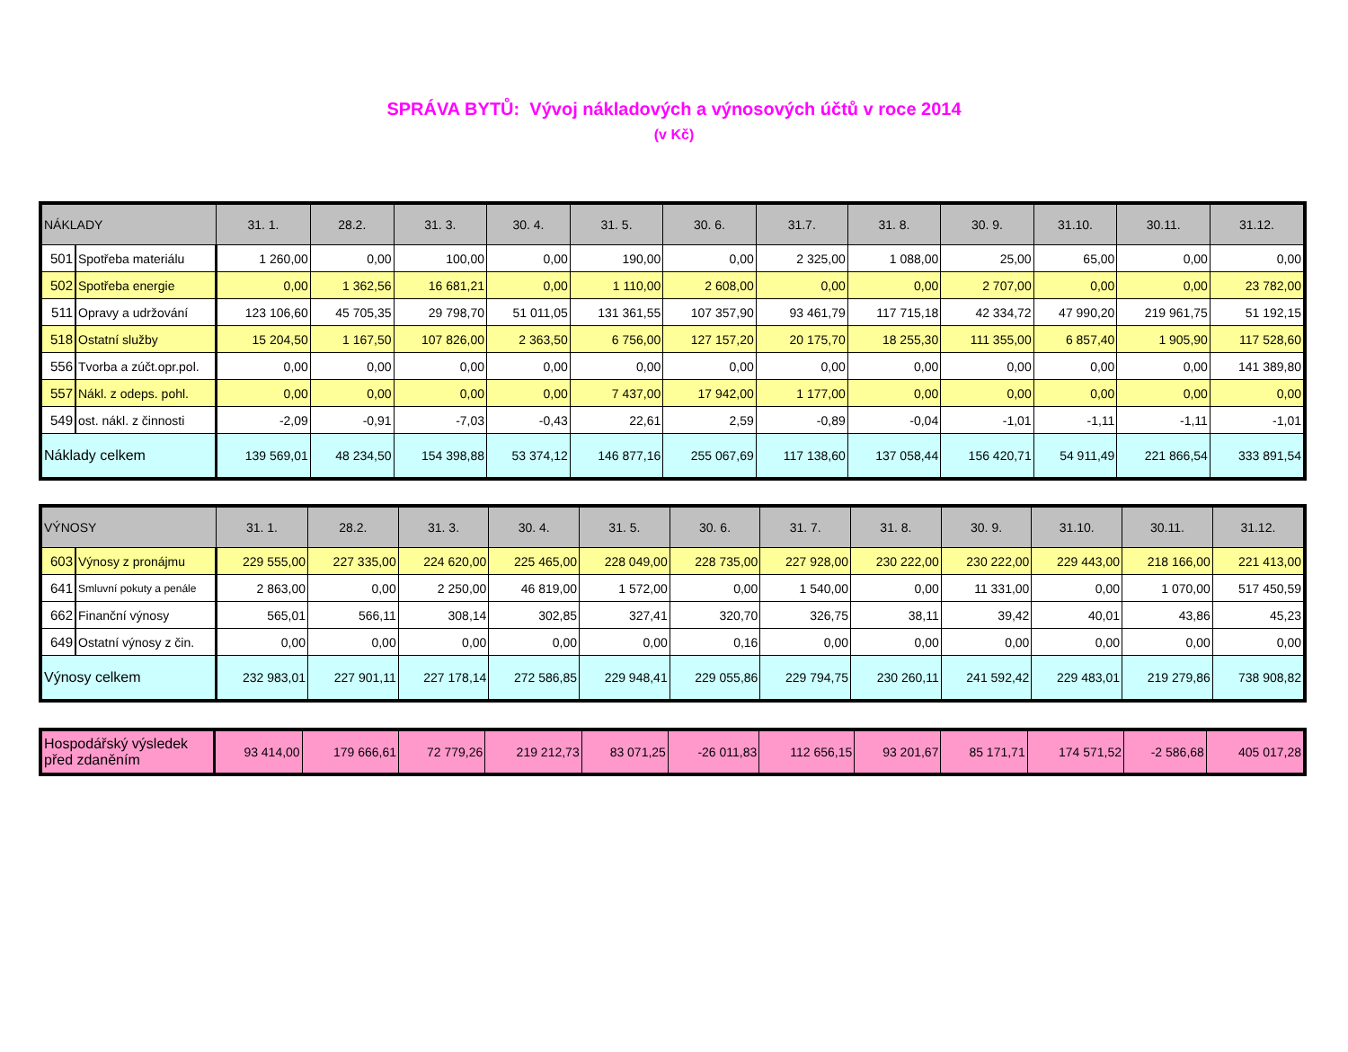SPRÁVA BYTŮ: Vývoj nákladových a výnosových účtů v roce 2014
(v Kč)
| NÁKLADY | | 31. 1. | 28.2. | 31. 3. | 30. 4. | 31. 5. | 30. 6. | 31.7. | 31. 8. | 30. 9. | 31.10. | 30.11. | 31.12. |
| --- | --- | --- | --- | --- | --- | --- | --- | --- | --- | --- | --- | --- | --- |
| 501 | Spotřeba materiálu | 1 260,00 | 0,00 | 100,00 | 0,00 | 190,00 | 0,00 | 2 325,00 | 1 088,00 | 25,00 | 65,00 | 0,00 | 0,00 |
| 502 | Spotřeba energie | 0,00 | 1 362,56 | 16 681,21 | 0,00 | 1 110,00 | 2 608,00 | 0,00 | 0,00 | 2 707,00 | 0,00 | 0,00 | 23 782,00 |
| 511 | Opravy a udržování | 123 106,60 | 45 705,35 | 29 798,70 | 51 011,05 | 131 361,55 | 107 357,90 | 93 461,79 | 117 715,18 | 42 334,72 | 47 990,20 | 219 961,75 | 51 192,15 |
| 518 | Ostatní služby | 15 204,50 | 1 167,50 | 107 826,00 | 2 363,50 | 6 756,00 | 127 157,20 | 20 175,70 | 18 255,30 | 111 355,00 | 6 857,40 | 1 905,90 | 117 528,60 |
| 556 | Tvorba a zúčt.opr.pol. | 0,00 | 0,00 | 0,00 | 0,00 | 0,00 | 0,00 | 0,00 | 0,00 | 0,00 | 0,00 | 0,00 | 141 389,80 |
| 557 | Nákl. z odeps. pohl. | 0,00 | 0,00 | 0,00 | 0,00 | 7 437,00 | 17 942,00 | 1 177,00 | 0,00 | 0,00 | 0,00 | 0,00 | 0,00 |
| 549 | ost. nákl. z činnosti | -2,09 | -0,91 | -7,03 | -0,43 | 22,61 | 2,59 | -0,89 | -0,04 | -1,01 | -1,11 | -1,11 | -1,01 |
| Náklady celkem | | 139 569,01 | 48 234,50 | 154 398,88 | 53 374,12 | 146 877,16 | 255 067,69 | 117 138,60 | 137 058,44 | 156 420,71 | 54 911,49 | 221 866,54 | 333 891,54 |
| VÝNOSY | | 31. 1. | 28.2. | 31. 3. | 30. 4. | 31. 5. | 30. 6. | 31. 7. | 31. 8. | 30. 9. | 31.10. | 30.11. | 31.12. |
| --- | --- | --- | --- | --- | --- | --- | --- | --- | --- | --- | --- | --- | --- |
| 603 | Výnosy z pronájmu | 229 555,00 | 227 335,00 | 224 620,00 | 225 465,00 | 228 049,00 | 228 735,00 | 227 928,00 | 230 222,00 | 230 222,00 | 229 443,00 | 218 166,00 | 221 413,00 |
| 641 | Smluvní pokuty a penále | 2 863,00 | 0,00 | 2 250,00 | 46 819,00 | 1 572,00 | 0,00 | 1 540,00 | 0,00 | 11 331,00 | 0,00 | 1 070,00 | 517 450,59 |
| 662 | Finanční výnosy | 565,01 | 566,11 | 308,14 | 302,85 | 327,41 | 320,70 | 326,75 | 38,11 | 39,42 | 40,01 | 43,86 | 45,23 |
| 649 | Ostatní výnosy z čin. | 0,00 | 0,00 | 0,00 | 0,00 | 0,00 | 0,16 | 0,00 | 0,00 | 0,00 | 0,00 | 0,00 | 0,00 |
| Výnosy celkem | | 232 983,01 | 227 901,11 | 227 178,14 | 272 586,85 | 229 948,41 | 229 055,86 | 229 794,75 | 230 260,11 | 241 592,42 | 229 483,01 | 219 279,86 | 738 908,82 |
| Hospodářský výsledek před zdaněním | 93 414,00 | 179 666,61 | 72 779,26 | 219 212,73 | 83 071,25 | -26 011,83 | 112 656,15 | 93 201,67 | 85 171,71 | 174 571,52 | -2 586,68 | 405 017,28 |